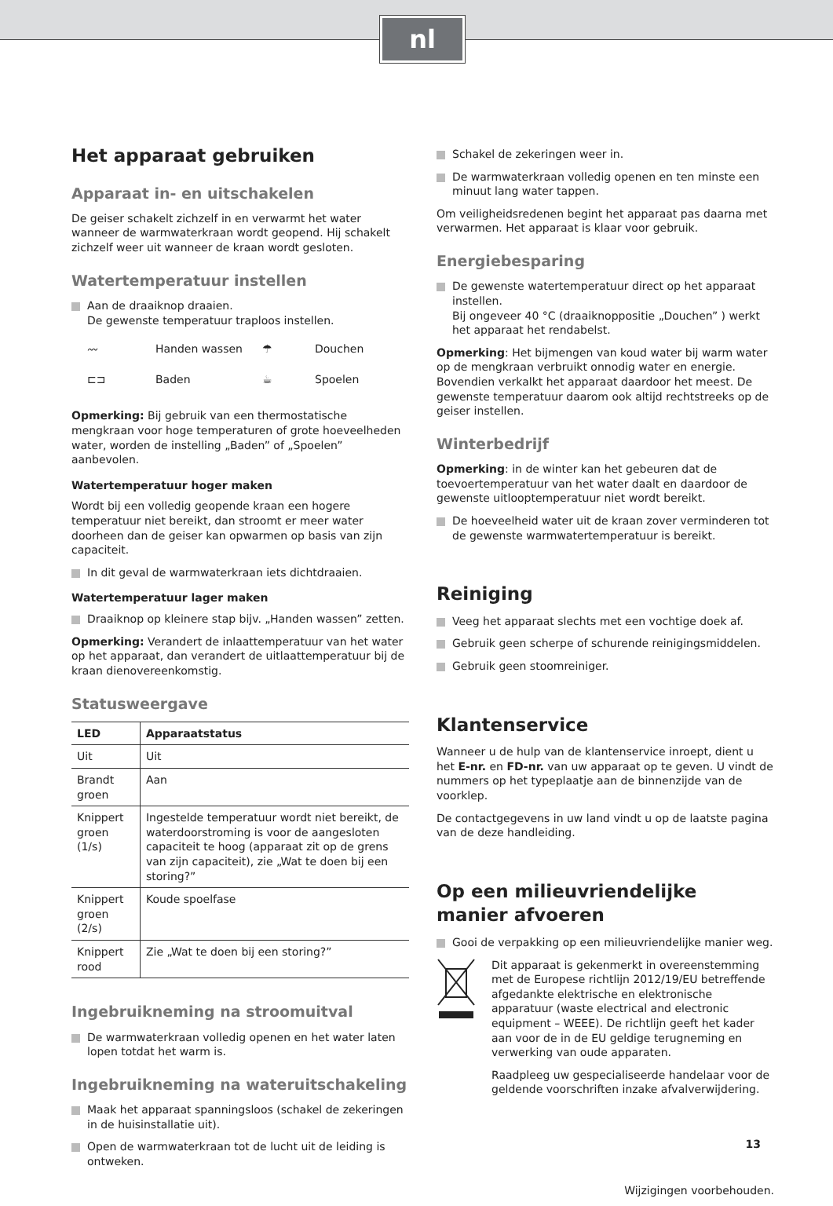nl
Het apparaat gebruiken
Apparaat in- en uitschakelen
De geiser schakelt zichzelf in en verwarmt het water wanneer de warmwaterkraan wordt geopend. Hij schakelt zichzelf weer uit wanneer de kraan wordt gesloten.
Watertemperatuur instellen
Aan de draaiknop draaien.
De gewenste temperatuur traploos instellen.
〰 Handen wassen ☂ Douchen ⊏⊐ Baden ☕ Spoelen
Opmerking: Bij gebruik van een thermostatische mengkraan voor hoge temperaturen of grote hoeveelheden water, worden de instelling „Baden” of „Spoelen” aanbevolen.
Watertemperatuur hoger maken
Wordt bij een volledig geopende kraan een hogere temperatuur niet bereikt, dan stroomt er meer water doorheen dan de geiser kan opwarmen op basis van zijn capaciteit.
In dit geval de warmwaterkraan iets dichtdraaien.
Watertemperatuur lager maken
Draaiknop op kleinere stap bijv. „Handen wassen” zetten.
Opmerking: Verandert de inlaattemperatuur van het water op het apparaat, dan verandert de uitlaattemperatuur bij de kraan dienovereenkomstig.
Statusweergave
| LED | Apparaatstatus |
| --- | --- |
| Uit | Uit |
| Brandt groen | Aan |
| Knippert groen (1/s) | Ingestelde temperatuur wordt niet bereikt, de waterdoorstroming is voor de aangesloten capaciteit te hoog (apparaat zit op de grens van zijn capaciteit), zie „Wat te doen bij een storing?” |
| Knippert groen (2/s) | Koude spoelfase |
| Knippert rood | Zie „Wat te doen bij een storing?” |
Ingebruikneming na stroomuitval
De warmwaterkraan volledig openen en het water laten lopen totdat het warm is.
Ingebruikneming na wateruitschakeling
Maak het apparaat spanningsloos (schakel de zekeringen in de huisinstallatie uit).
Open de warmwaterkraan tot de lucht uit de leiding is ontweken.
Schakel de zekeringen weer in.
De warmwaterkraan volledig openen en ten minste een minuut lang water tappen.
Om veiligheidsredenen begint het apparaat pas daarna met verwarmen. Het apparaat is klaar voor gebruik.
Energiebesparing
De gewenste watertemperatuur direct op het apparaat instellen.
Bij ongeveer 40 °C (draaiknoppositie „Douchen” ) werkt het apparaat het rendabelst.
Opmerking: Het bijmengen van koud water bij warm water op de mengkraan verbruikt onnodig water en energie. Bovendien verkalkt het apparaat daardoor het meest. De gewenste temperatuur daarom ook altijd rechtstreeks op de geiser instellen.
Winterbedrijf
Opmerking: in de winter kan het gebeuren dat de toevoertemperatuur van het water daalt en daardoor de gewenste uitlooptemperatuur niet wordt bereikt.
De hoeveelheid water uit de kraan zover verminderen tot de gewenste warmwatertemperatuur is bereikt.
Reiniging
Veeg het apparaat slechts met een vochtige doek af.
Gebruik geen scherpe of schurende reinigingsmiddelen.
Gebruik geen stoomreiniger.
Klantenservice
Wanneer u de hulp van de klantenservice inroept, dient u het E-nr. en FD-nr. van uw apparaat op te geven. U vindt de nummers op het typeplaatje aan de binnenzijde van de voorklep.
De contactgegevens in uw land vindt u op de laatste pagina van de deze handleiding.
Op een milieuvriendelijke manier afvoeren
Gooi de verpakking op een milieuvriendelijke manier weg.
Dit apparaat is gekenmerkt in overeenstemming met de Europese richtlijn 2012/19/EU betreffende afgedankte elektrische en elektronische apparatuur (waste electrical and electronic equipment – WEEE). De richtlijn geeft het kader aan voor de in de EU geldige terugneming en verwerking van oude apparaten.
Raadpleeg uw gespecialiseerde handelaar voor de geldende voorschriften inzake afvalverwijdering.
Wijzigingen voorbehouden.
13